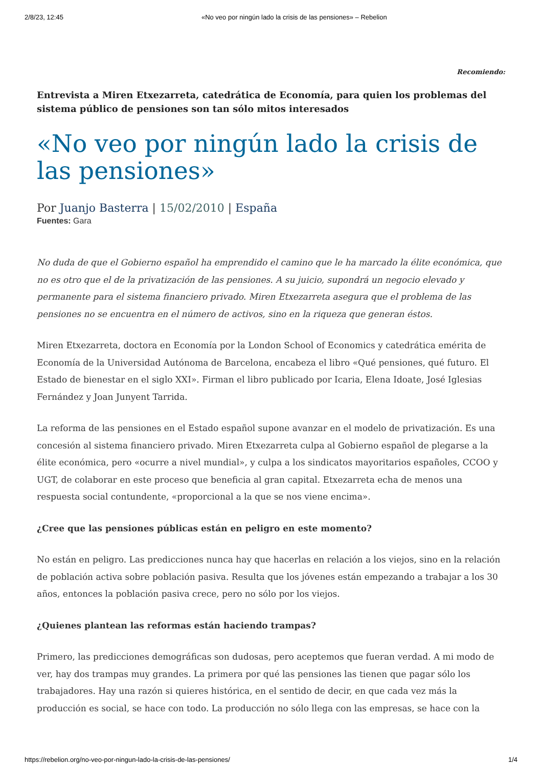2/8/23, 12:45 «No veo por ningún lado la crisis de las pensiones» – Rebelion
Recomiendo:
Entrevista a Miren Etxezarreta, catedrática de Economía, para quien los problemas del sistema público de pensiones son tan sólo mitos interesados
«No veo por ningún lado la crisis de las pensiones»
Por Juanjo Basterra | 15/02/2010 | España
Fuentes: Gara
No duda de que el Gobierno español ha emprendido el camino que le ha marcado la élite económica, que no es otro que el de la privatización de las pensiones. A su juicio, supondrá un negocio elevado y permanente para el sistema financiero privado. Miren Etxezarreta asegura que el problema de las pensiones no se encuentra en el número de activos, sino en la riqueza que generan éstos.
Miren Etxezarreta, doctora en Economía por la London School of Economics y catedrática emérita de Economía de la Universidad Autónoma de Barcelona, encabeza el libro «Qué pensiones, qué futuro. El Estado de bienestar en el siglo XXI». Firman el libro publicado por Icaria, Elena Idoate, José Iglesias Fernández y Joan Junyent Tarrida.
La reforma de las pensiones en el Estado español supone avanzar en el modelo de privatización. Es una concesión al sistema financiero privado. Miren Etxezarreta culpa al Gobierno español de plegarse a la élite económica, pero «ocurre a nivel mundial», y culpa a los sindicatos mayoritarios españoles, CCOO y UGT, de colaborar en este proceso que beneficia al gran capital. Etxezarreta echa de menos una respuesta social contundente, «proporcional a la que se nos viene encima».
¿Cree que las pensiones públicas están en peligro en este momento?
No están en peligro. Las predicciones nunca hay que hacerlas en relación a los viejos, sino en la relación de población activa sobre población pasiva. Resulta que los jóvenes están empezando a trabajar a los 30 años, entonces la población pasiva crece, pero no sólo por los viejos.
¿Quienes plantean las reformas están haciendo trampas?
Primero, las predicciones demográficas son dudosas, pero aceptemos que fueran verdad. A mi modo de ver, hay dos trampas muy grandes. La primera por qué las pensiones las tienen que pagar sólo los trabajadores. Hay una razón si quieres histórica, en el sentido de decir, en que cada vez más la producción es social, se hace con todo. La producción no sólo llega con las empresas, se hace con la
https://rebelion.org/no-veo-por-ningun-lado-la-crisis-de-las-pensiones/ 1/4